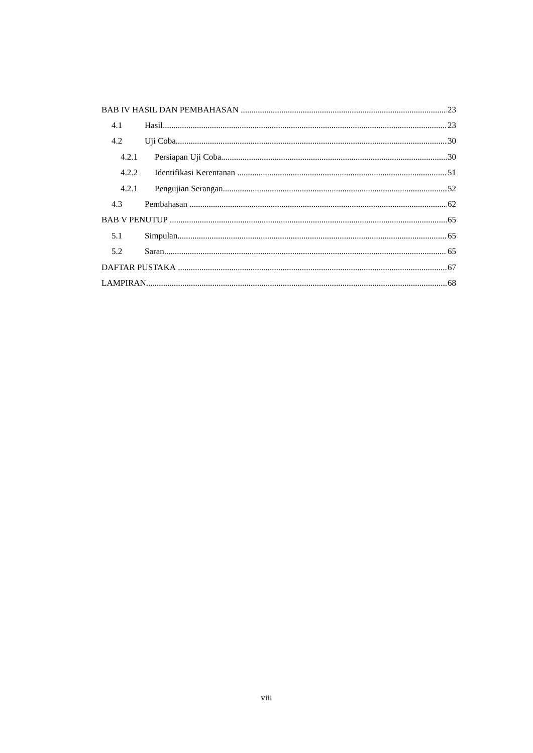BAB IV HASIL DAN PEMBAHASAN 23
4.1 Hasil 23
4.2 Uji Coba 30
4.2.1 Persiapan Uji Coba 30
4.2.2 Identifikasi Kerentanan 51
4.2.1 Pengujian Serangan 52
4.3 Pembahasan 62
BAB V PENUTUP 65
5.1 Simpulan 65
5.2 Saran 65
DAFTAR PUSTAKA 67
LAMPIRAN 68
viii